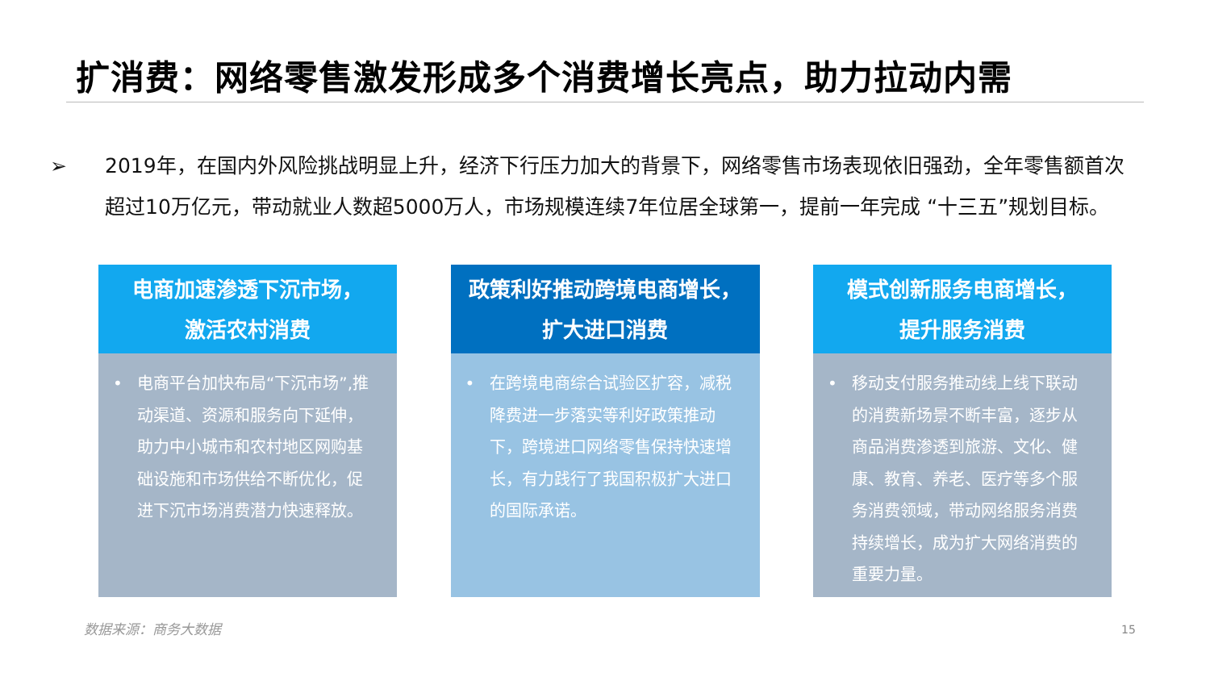扩消费：网络零售激发形成多个消费增长亮点，助力拉动内需
➢ 2019年，在国内外风险挑战明显上升，经济下行压力加大的背景下，网络零售市场表现依旧强劲，全年零售额首次超过10万亿元，带动就业人数超5000万人，市场规模连续7年位居全球第一，提前一年完成 “十三五”规划目标。
电商加速渗透下沉市场，
激活农村消费
• 电商平台加快布局“下沉市场”,推动渠道、资源和服务向下延伸，助力中小城市和农村地区网购基础设施和市场供给不断优化，促进下沉市场消费潜力快速释放。
政策利好推动跨境电商增长，
扩大进口消费
• 在跨境电商综合试验区扩容，减税降费进一步落实等利好政策推动下，跨境进口网络零售保持快速增长，有力践行了我国积极扩大进口的国际承诺。
模式创新服务电商增长，
提升服务消费
• 移动支付服务推动线上线下联动的消费新场景不断丰富，逐步从商品消费渗透到旅游、文化、健康、教育、养老、医疗等多个服务消费领域，带动网络服务消费持续增长，成为扩大网络消费的重要力量。
数据来源：商务大数据 15